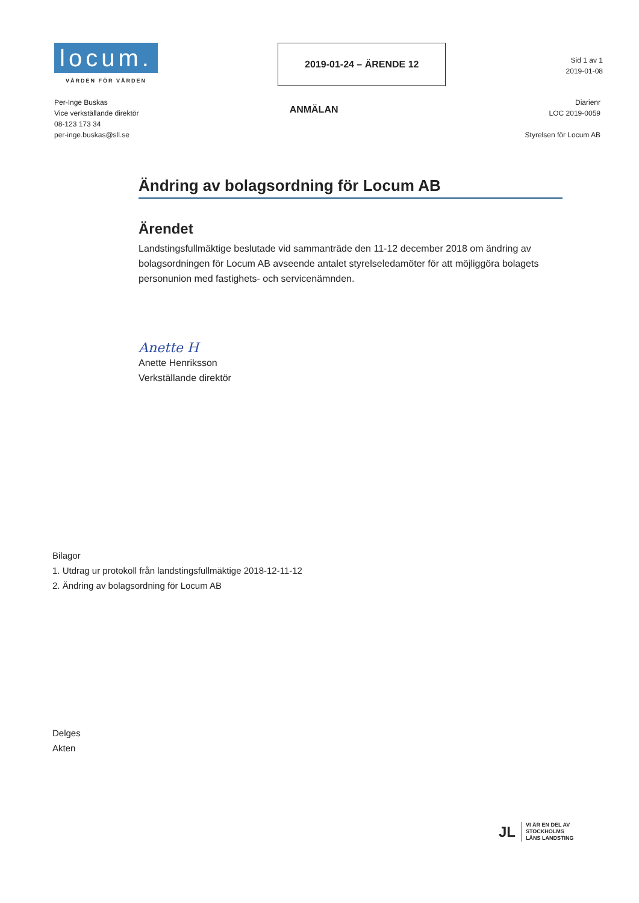locum.
VÅRDEN FÖR VÅRDEN
2019-01-24 – ÄRENDE 12
Sid 1 av 1
2019-01-08
Per-Inge Buskas
Vice verkställande direktör
08-123 173 34
per-inge.buskas@sll.se
ANMÄLAN
Diarienr
LOC 2019-0059
Styrelsen för Locum AB
Ändring av bolagsordning för Locum AB
Ärendet
Landstingsfullmäktige beslutade vid sammanträde den 11-12 december 2018 om ändring av bolagsordningen för Locum AB avseende antalet styrelseledamöter för att möjliggöra bolagets personunion med fastighets- och servicenämnden.
Anette H
Anette Henriksson
Verkställande direktör
Bilagor
1. Utdrag ur protokoll från landstingsfullmäktige 2018-12-11-12
2. Ändring av bolagsordning för Locum AB
Delges
Akten
JL
VI ÄR EN DEL AV
STOCKHOLMS
LÄNS LANDSTING